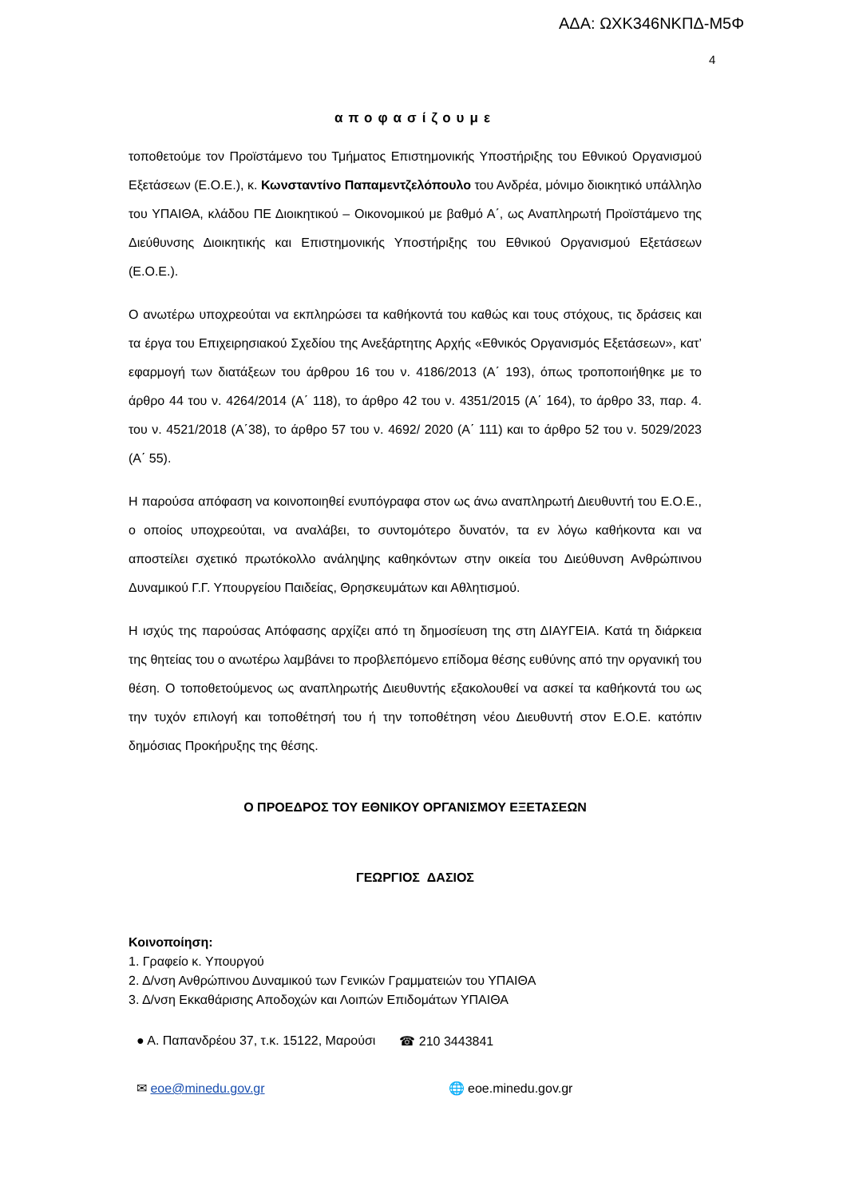ΑΔΑ: ΩΧΚ346ΝΚΠΔ-Μ5Φ
4
αποφασίζουμε
τοποθετούμε τον Προϊστάμενο του Τμήματος Επιστημονικής Υποστήριξης του Εθνικού Οργανισμού Εξετάσεων (Ε.Ο.Ε.), κ. Κωνσταντίνο Παπαμεντζελόπουλο του Ανδρέα, μόνιμο διοικητικό υπάλληλο του ΥΠΑΙΘΑ, κλάδου ΠΕ Διοικητικού – Οικονομικού με βαθμό Α΄, ως Αναπληρωτή Προϊστάμενο της Διεύθυνσης Διοικητικής και Επιστημονικής Υποστήριξης του Εθνικού Οργανισμού Εξετάσεων (Ε.Ο.Ε.).
Ο ανωτέρω υποχρεούται να εκπληρώσει τα καθήκοντά του καθώς και τους στόχους, τις δράσεις και τα έργα του Επιχειρησιακού Σχεδίου της Ανεξάρτητης Αρχής «Εθνικός Οργανισμός Εξετάσεων», κατ’ εφαρμογή των διατάξεων του άρθρου 16 του ν. 4186/2013 (Α΄ 193), όπως τροποποιήθηκε με το άρθρο 44 του ν. 4264/2014 (Α΄ 118), το άρθρο 42 του ν. 4351/2015 (Α΄ 164), το άρθρο 33, παρ. 4. του ν. 4521/2018 (Α΄38), το άρθρο 57 του ν. 4692/ 2020 (Α΄ 111) και το άρθρο 52 του ν. 5029/2023 (Α΄ 55).
Η παρούσα απόφαση να κοινοποιηθεί ενυπόγραφα στον ως άνω αναπληρωτή Διευθυντή του Ε.Ο.Ε., ο οποίος υποχρεούται, να αναλάβει, το συντομότερο δυνατόν, τα εν λόγω καθήκοντα και να αποστείλει σχετικό πρωτόκολλο ανάληψης καθηκόντων στην οικεία του Διεύθυνση Ανθρώπινου Δυναμικού Γ.Γ. Υπουργείου Παιδείας, Θρησκευμάτων και Αθλητισμού.
Η ισχύς της παρούσας Απόφασης αρχίζει από τη δημοσίευση της στη ΔΙΑΥΓΕΙΑ. Κατά τη διάρκεια της θητείας του ο ανωτέρω λαμβάνει το προβλεπόμενο επίδομα θέσης ευθύνης από την οργανική του θέση. Ο τοποθετούμενος ως αναπληρωτής Διευθυντής εξακολουθεί να ασκεί τα καθήκοντά του ως την τυχόν επιλογή και τοποθέτησή του ή την τοποθέτηση νέου Διευθυντή στον Ε.Ο.Ε. κατόπιν δημόσιας Προκήρυξης της θέσης.
Ο ΠΡΟΕΔΡΟΣ ΤΟΥ ΕΘΝΙΚΟΥ ΟΡΓΑΝΙΣΜΟΥ ΕΞΕΤΑΣΕΩΝ
ΓΕΩΡΓΙΟΣ ΔΑΣΙΟΣ
Κοινοποίηση:
1. Γραφείο κ. Υπουργού
2. Δ/νση Ανθρώπινου Δυναμικού των Γενικών Γραμματειών του ΥΠΑΙΘΑ
3. Δ/νση Εκκαθάρισης Αποδοχών και Λοιπών Επιδομάτων ΥΠΑΙΘΑ
● Α. Παπανδρέου 37, τ.κ. 15122, Μαρούσι ☎ 210 3443841
✉ eoe@minedu.gov.gr 🌐 eoe.minedu.gov.gr